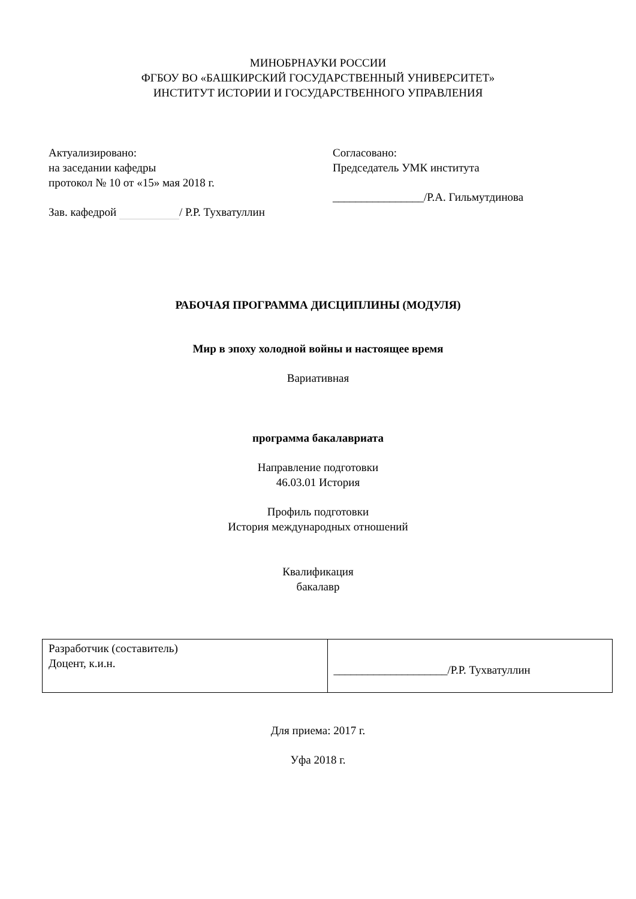МИНОБРНАУКИ РОССИИ
ФГБОУ ВО «БАШКИРСКИЙ ГОСУДАРСТВЕННЫЙ УНИВЕРСИТЕТ»
ИНСТИТУТ ИСТОРИИ И ГОСУДАРСТВЕННОГО УПРАВЛЕНИЯ
Актуализировано:
на заседании кафедры
протокол № 10 от «15» мая 2018 г.
Зав. кафедрой / Р.Р. Тухватуллин
Согласовано:
Председатель УМК института
________________/Р.А. Гильмутдинова
РАБОЧАЯ ПРОГРАММА ДИСЦИПЛИНЫ (МОДУЛЯ)
Мир в эпоху холодной войны и настоящее время
Вариативная
программа бакалавриата
Направление подготовки
46.03.01 История
Профиль подготовки
История международных отношений
Квалификация
бакалавр
| Разработчик (составитель) Доцент, к.и.н. | ____________________/Р.Р. Тухватуллин |
Для приема: 2017 г.
Уфа 2018 г.